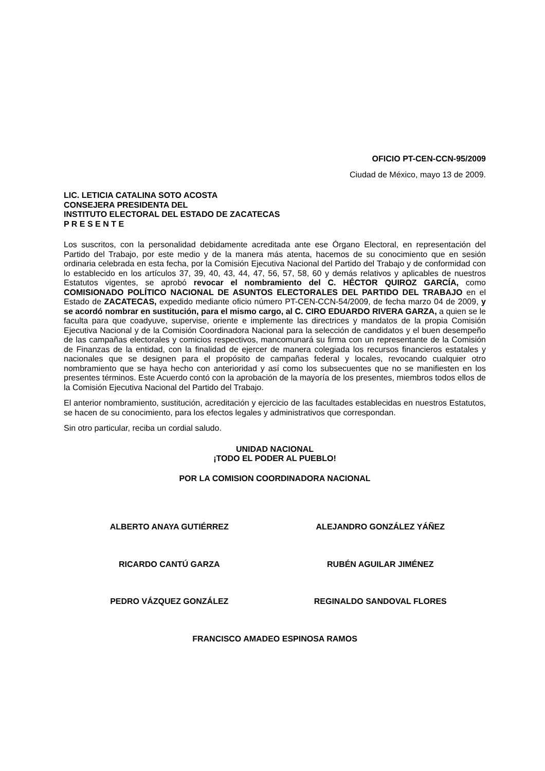OFICIO PT-CEN-CCN-95/2009
Ciudad de México, mayo 13 de 2009.
LIC. LETICIA CATALINA SOTO ACOSTA
CONSEJERA PRESIDENTA DEL
INSTITUTO ELECTORAL DEL ESTADO DE ZACATECAS
P R E S E N T E
Los suscritos, con la personalidad debidamente acreditada ante ese Órgano Electoral, en representación del Partido del Trabajo, por este medio y de la manera más atenta, hacemos de su conocimiento que en sesión ordinaria celebrada en esta fecha, por la Comisión Ejecutiva Nacional del Partido del Trabajo y de conformidad con lo establecido en los artículos 37, 39, 40, 43, 44, 47, 56, 57, 58, 60 y demás relativos y aplicables de nuestros Estatutos vigentes, se aprobó revocar el nombramiento del C. HÉCTOR QUIROZ GARCÍA, como COMISIONADO POLÍTICO NACIONAL DE ASUNTOS ELECTORALES DEL PARTIDO DEL TRABAJO en el Estado de ZACATECAS, expedido mediante oficio número PT-CEN-CCN-54/2009, de fecha marzo 04 de 2009, y se acordó nombrar en sustitución, para el mismo cargo, al C. CIRO EDUARDO RIVERA GARZA, a quien se le faculta para que coadyuve, supervise, oriente e implemente las directrices y mandatos de la propia Comisión Ejecutiva Nacional y de la Comisión Coordinadora Nacional para la selección de candidatos y el buen desempeño de las campañas electorales y comicios respectivos, mancomunará su firma con un representante de la Comisión de Finanzas de la entidad, con la finalidad de ejercer de manera colegiada los recursos financieros estatales y nacionales que se designen para el propósito de campañas federal y locales, revocando cualquier otro nombramiento que se haya hecho con anterioridad y así como los subsecuentes que no se manifiesten en los presentes términos. Este Acuerdo contó con la aprobación de la mayoría de los presentes, miembros todos ellos de la Comisión Ejecutiva Nacional del Partido del Trabajo.
El anterior nombramiento, sustitución, acreditación y ejercicio de las facultades establecidas en nuestros Estatutos, se hacen de su conocimiento, para los efectos legales y administrativos que correspondan.
Sin otro particular, reciba un cordial saludo.
UNIDAD NACIONAL
¡TODO EL PODER AL PUEBLO!
POR LA COMISION COORDINADORA NACIONAL
ALBERTO ANAYA GUTIÉRREZ ALEJANDRO GONZÁLEZ YÁÑEZ
RICARDO CANTÚ GARZA RUBÉN AGUILAR JIMÉNEZ
PEDRO VÁZQUEZ GONZÁLEZ REGINALDO SANDOVAL FLORES
FRANCISCO AMADEO ESPINOSA RAMOS